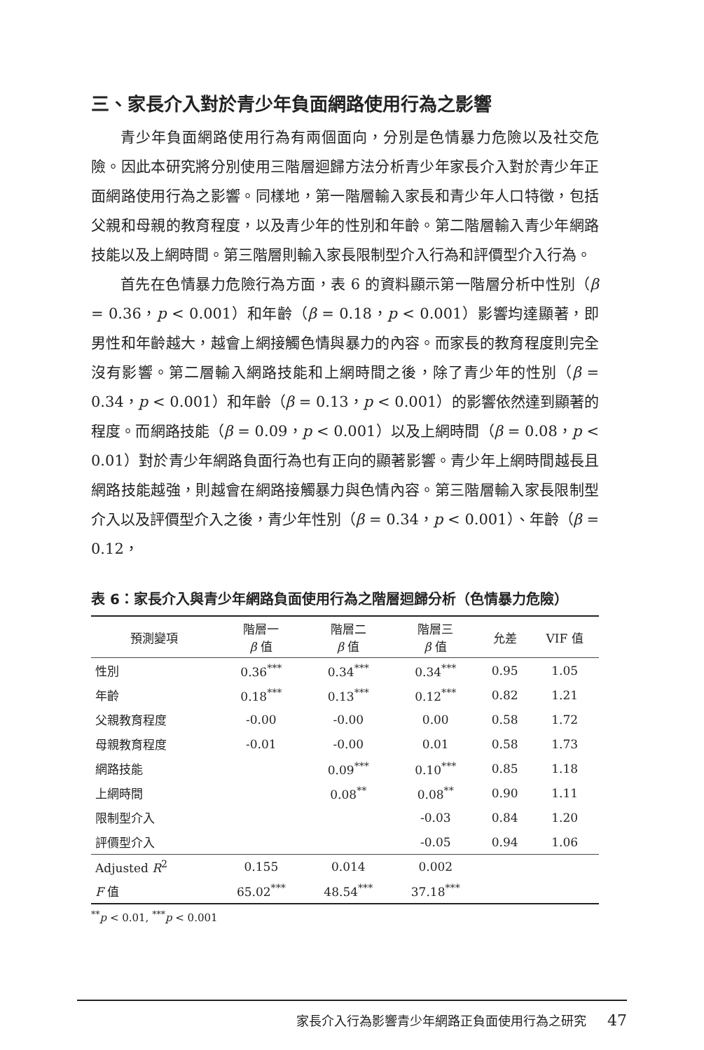三、家長介入對於青少年負面網路使用行為之影響
青少年負面網路使用行為有兩個面向，分別是色情暴力危險以及社交危險。因此本研究將分別使用三階層迴歸方法分析青少年家長介入對於青少年正面網路使用行為之影響。同樣地，第一階層輸入家長和青少年人口特徵，包括父親和母親的教育程度，以及青少年的性別和年齡。第二階層輸入青少年網路技能以及上網時間。第三階層則輸入家長限制型介入行為和評價型介入行為。
首先在色情暴力危險行為方面，表 6 的資料顯示第一階層分析中性別（β = 0.36，p < 0.001）和年齡（β = 0.18，p < 0.001）影響均達顯著，即男性和年齡越大，越會上網接觸色情與暴力的內容。而家長的教育程度則完全沒有影響。第二層輸入網路技能和上網時間之後，除了青少年的性別（β = 0.34，p < 0.001）和年齡（β = 0.13，p < 0.001）的影響依然達到顯著的程度。而網路技能（β = 0.09，p < 0.001）以及上網時間（β = 0.08，p < 0.01）對於青少年網路負面行為也有正向的顯著影響。青少年上網時間越長且網路技能越強，則越會在網路接觸暴力與色情內容。第三階層輸入家長限制型介入以及評價型介入之後，青少年性別（β = 0.34，p < 0.001）、年齡（β = 0.12，
表 6：家長介入與青少年網路負面使用行為之階層迴歸分析（色情暴力危險）
| 預測變項 | 階層一 β 值 | 階層二 β 值 | 階層三 β 值 | 允差 | VIF 值 |
| --- | --- | --- | --- | --- | --- |
| 性別 | 0.36<sup>***</sup> | 0.34<sup>***</sup> | 0.34<sup>***</sup> | 0.95 | 1.05 |
| 年齡 | 0.18<sup>***</sup> | 0.13<sup>***</sup> | 0.12<sup>***</sup> | 0.82 | 1.21 |
| 父親教育程度 | -0.00 | -0.00 | 0.00 | 0.58 | 1.72 |
| 母親教育程度 | -0.01 | -0.00 | 0.01 | 0.58 | 1.73 |
| 網路技能 | | 0.09<sup>***</sup> | 0.10<sup>***</sup> | 0.85 | 1.18 |
| 上網時間 | | 0.08<sup>**</sup> | 0.08<sup>**</sup> | 0.90 | 1.11 |
| 限制型介入 | | | -0.03 | 0.84 | 1.20 |
| 評價型介入 | | | -0.05 | 0.94 | 1.06 |
| Adjusted R<sup>2</sup> | 0.155 | 0.014 | 0.002 | | |
| F 值 | 65.02<sup>***</sup> | 48.54<sup>***</sup> | 37.18<sup>***</sup> | | |
<sup>**</sup> p < 0.01, <sup>***</sup>p < 0.001
家長介入行為影響青少年網路正負面使用行為之研究 47